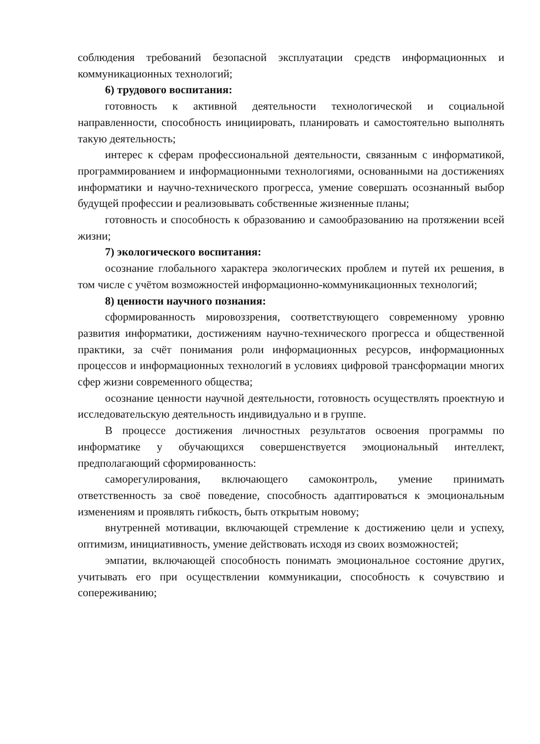соблюдения требований безопасной эксплуатации средств информационных и коммуникационных технологий;
6) трудового воспитания:
готовность к активной деятельности технологической и социальной направленности, способность инициировать, планировать и самостоятельно выполнять такую деятельность;
интерес к сферам профессиональной деятельности, связанным с информатикой, программированием и информационными технологиями, основанными на достижениях информатики и научно-технического прогресса, умение совершать осознанный выбор будущей профессии и реализовывать собственные жизненные планы;
готовность и способность к образованию и самообразованию на протяжении всей жизни;
7) экологического воспитания:
осознание глобального характера экологических проблем и путей их решения, в том числе с учётом возможностей информационно-коммуникационных технологий;
8) ценности научного познания:
сформированность мировоззрения, соответствующего современному уровню развития информатики, достижениям научно-технического прогресса и общественной практики, за счёт понимания роли информационных ресурсов, информационных процессов и информационных технологий в условиях цифровой трансформации многих сфер жизни современного общества;
осознание ценности научной деятельности, готовность осуществлять проектную и исследовательскую деятельность индивидуально и в группе.
В процессе достижения личностных результатов освоения программы по информатике у обучающихся совершенствуется эмоциональный интеллект, предполагающий сформированность:
саморегулирования, включающего самоконтроль, умение принимать ответственность за своё поведение, способность адаптироваться к эмоциональным изменениям и проявлять гибкость, быть открытым новому;
внутренней мотивации, включающей стремление к достижению цели и успеху, оптимизм, инициативность, умение действовать исходя из своих возможностей;
эмпатии, включающей способность понимать эмоциональное состояние других, учитывать его при осуществлении коммуникации, способность к сочувствию и сопереживанию;